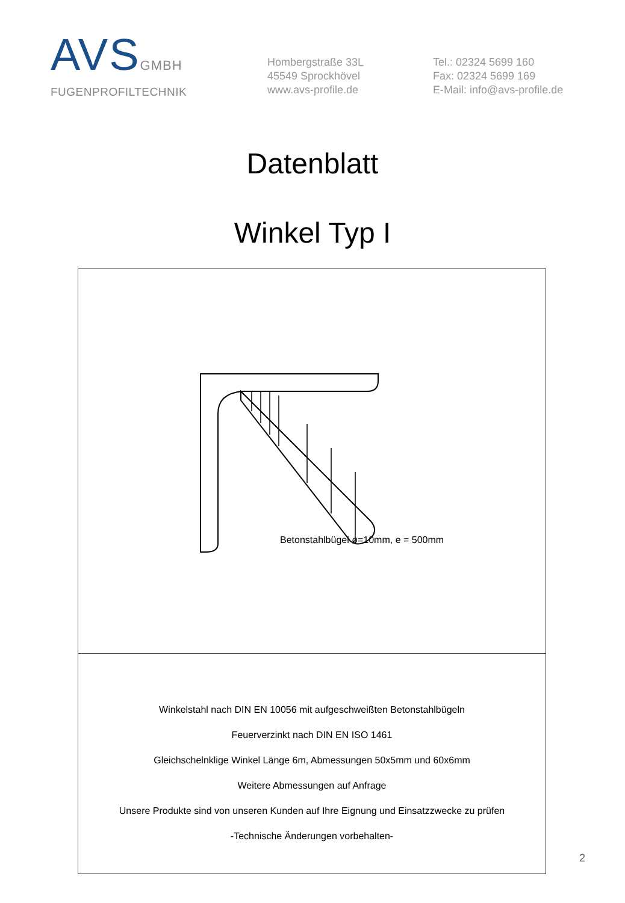AVSGMBH
FUGENPROFILTECHNIK
Hombergstraße 33L
45549 Sprockhövel
www.avs-profile.de
Tel.: 02324 5699 160
Fax: 02324 5699 169
E-Mail: info@avs-profile.de
Datenblatt
Winkel Typ I
Betonstahlbügel ø=10mm, e = 500mm
Winkelstahl nach DIN EN 10056 mit aufgeschweißten Betonstahlbügeln
Feuerverzinkt nach DIN EN ISO 1461
Gleichschelnklige Winkel Länge 6m, Abmessungen 50x5mm und 60x6mm
Weitere Abmessungen auf Anfrage
Unsere Produkte sind von unseren Kunden auf Ihre Eignung und Einsatzzwecke zu prüfen
-Technische Änderungen vorbehalten-
2